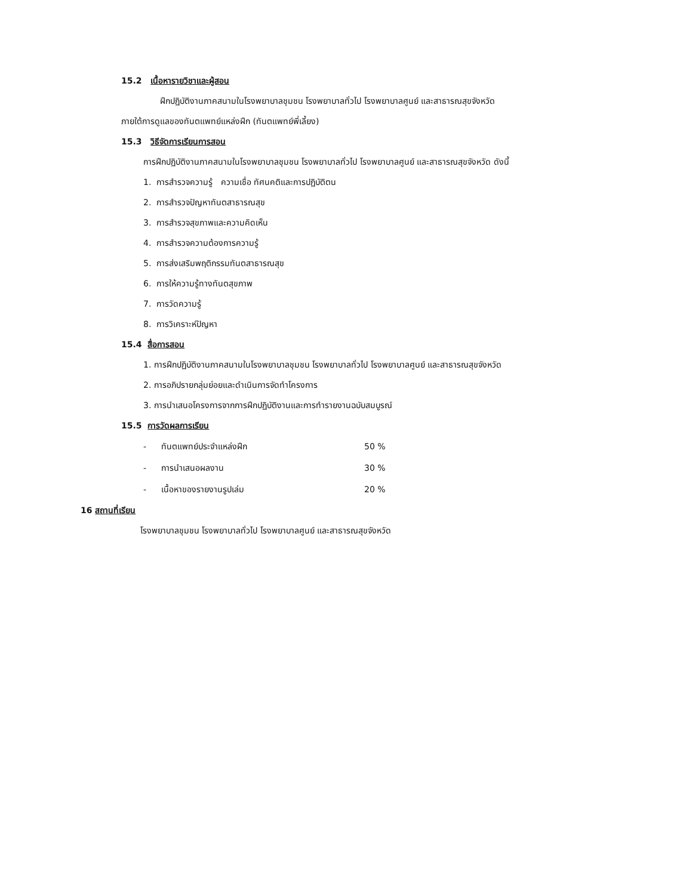15.2 เนื้อหารายวิชาและผู้สอน
ฝึกปฏิบัติงานภาคสนามในโรงพยาบาลชุมชน โรงพยาบาลทั่วไป โรงพยาบาลศูนย์ และสาธารณสุขจังหวัด
ภายใต้การดูแลของทันตแพทย์แหล่งฝึก (ทันตแพทย์พี่เลี้ยง)
15.3 วิธีจัดการเรียนการสอน
การฝึกปฏิบัติงานภาคสนามในโรงพยาบาลชุมชน โรงพยาบาลทั่วไป โรงพยาบาลศูนย์ และสาธารณสุขจังหวัด ดังนี้
1. การสำรวจความรู้ ความเชื่อ ทัศนคติและการปฏิบัติตน
2. การสำรวจปัญหาทันตสาธารณสุข
3. การสำรวจสุขภาพและความคิดเห็น
4. การสำรวจความต้องการความรู้
5. การส่งเสริมพฤติกรรมทันตสาธารณสุข
6. การให้ความรู้ทางทันตสุขภาพ
7. การวัดความรู้
8. การวิเคราะห์ปัญหา
15.4 สื่อการสอน
1. การฝึกปฏิบัติงานภาคสนามในโรงพยาบาลชุมชน โรงพยาบาลทั่วไป โรงพยาบาลศูนย์ และสาธารณสุขจังหวัด
2. การอภิปรายกลุ่มย่อยและดำเนินการจัดทำโครงการ
3. การนำเสนอโครงการจากการฝึกปฏิบัติงานและการทำรายงานฉบับสมบูรณ์
15.5 การวัดผลการเรียน
- ทันตแพทย์ประจำแหล่งฝึก 50 %
- การนำเสนอผลงาน 30 %
- เนื้อหาของรายงานรูปเล่ม 20 %
16 สถานที่เรียน
โรงพยาบาลชุมชน โรงพยาบาลทั่วไป โรงพยาบาลศูนย์ และสาธารณสุขจังหวัด